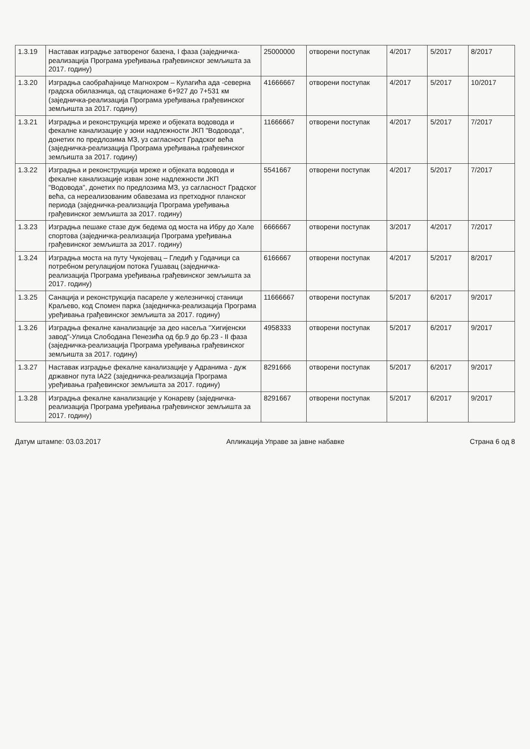| 1.3.19 | Наставак изградње затвореног базена, I фаза (заједничка-реализација Програма уређивања грађевинског земљишта за 2017. годину) | 25000000 | отворени поступак | 4/2017 | 5/2017 | 8/2017 |
| 1.3.20 | Изградња саобраћајнице Магнохром – Кулагића ада -северна градска обилазница, од стационаже 6+927 до 7+531 км (заједничка-реализација Програма уређивања грађевинског земљишта за 2017. годину) | 41666667 | отворени поступак | 4/2017 | 5/2017 | 10/2017 |
| 1.3.21 | Изградња и реконструкција мреже и објеката водовода и фекалне канализације у зони надлежности ЈКП "Водовода", донетих по предлозима МЗ, уз сагласност Градског већа (заједничка-реализација Програма уређивања грађевинског земљишта за 2017. годину) | 11666667 | отворени поступак | 4/2017 | 5/2017 | 7/2017 |
| 1.3.22 | Изградња и реконструкција мреже и објеката водовода и фекалне канализације изван зоне надлежности ЈКП "Водовода", донетих по предлозима МЗ, уз сагласност Градског већа, са нереализованим обавезама из претходног планског периода (заједничка-реализација Програма уређивања грађевинског земљишта за 2017. годину) | 5541667 | отворени поступак | 4/2017 | 5/2017 | 7/2017 |
| 1.3.23 | Изградња пешаке стазе дуж бедема од моста на Ибру до Хале спортова (заједничка-реализација Програма уређивања грађевинског земљишта за 2017. годину) | 6666667 | отворени поступак | 3/2017 | 4/2017 | 7/2017 |
| 1.3.24 | Изградња моста на путу Чукојевац – Гледић у Годачици са потребном регулацијом потока Гушавац (заједничка-реализација Програма уређивања грађевинског земљишта за 2017. годину) | 6166667 | отворени поступак | 4/2017 | 5/2017 | 8/2017 |
| 1.3.25 | Санација и реконструкција пасареле у железничкој станици Краљево, код Спомен парка (заједничка-реализација Програма уређивања грађевинског земљишта за 2017. годину) | 11666667 | отворени поступак | 5/2017 | 6/2017 | 9/2017 |
| 1.3.26 | Изградња фекалне канализације за део насеља "Хигијенски завод"-Улица Слободана Пенезића од бр.9 до бр.23 - II фаза (заједничка-реализација Програма уређивања грађевинског земљишта за 2017. годину) | 4958333 | отворени поступак | 5/2017 | 6/2017 | 9/2017 |
| 1.3.27 | Наставак изградње фекалне канализације у Адранима - дуж државног пута IA22 (заједничка-реализација Програма уређивања грађевинског земљишта за 2017. годину) | 8291666 | отворени поступак | 5/2017 | 6/2017 | 9/2017 |
| 1.3.28 | Изградња фекалне канализације у Конареву (заједничка-реализација Програма уређивања грађевинског земљишта за 2017. годину) | 8291667 | отворени поступак | 5/2017 | 6/2017 | 9/2017 |
Датум штампе: 03.03.2017 Апликација Управе за јавне набавке Страна 6 од 8